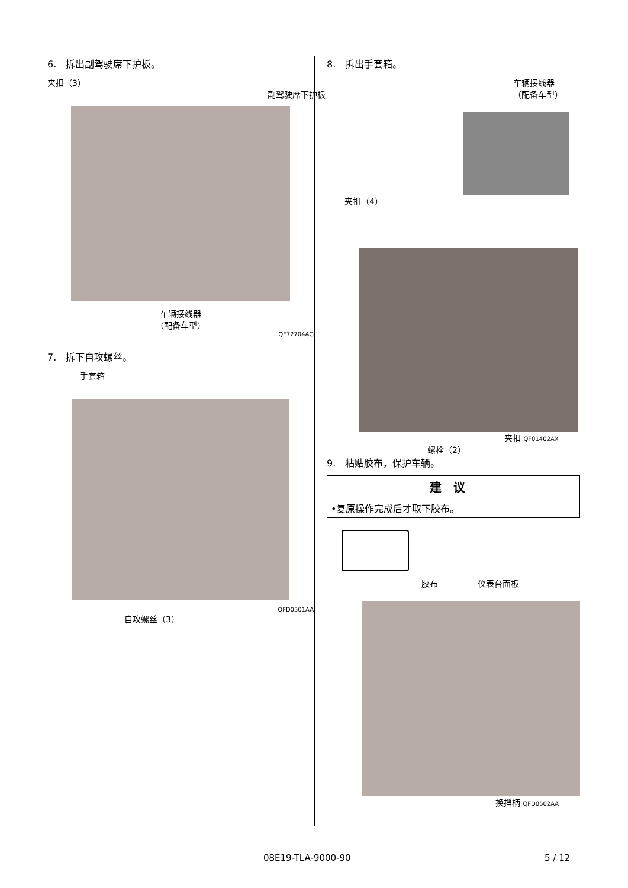6. 拆出副驾驶席下护板。
夹扣（3）
副驾驶席下护板
车辆接线器
（配备车型）
QF72704AG
7. 拆下自攻螺丝。
手套箱
QFD0501AA
自攻螺丝（3）
8. 拆出手套箱。
车辆接线器
（配备车型）
夹扣（4）
夹扣 QF01402AX
螺栓（2）
9. 粘贴胶布，保护车辆。
| 建议 |
| --- |
| •复原操作完成后才取下胶布。 |
胶布 仪表台面板
换挡柄 QFD0502AA
08E19-TLA-9000-90 5 / 12